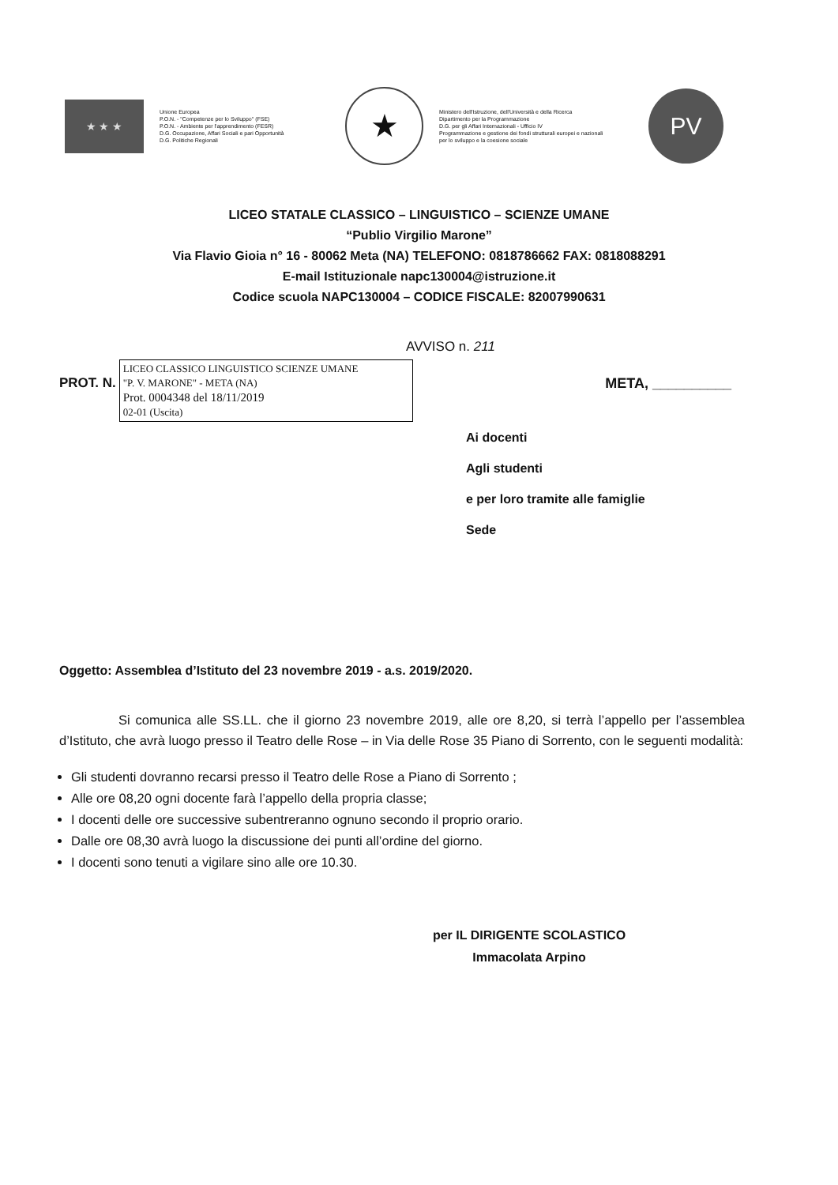★ ★ ★
Unione Europea
P.O.N. - "Competenze per lo Sviluppo" (FSE)
P.O.N. - Ambiente per l'apprendimento (FESR)
D.G. Occupazione, Affari Sociali e pari Opportunità
D.G. Politiche Regionali
★
Ministero dell'Istruzione, dell'Università e della Ricerca
Dipartimento per la Programmazione
D.G. per gli Affari Internazionali - Ufficio IV
Programmazione e gestione dei fondi strutturali europei e nazionali per lo sviluppo e la coesione sociale
PV
LICEO STATALE CLASSICO – LINGUISTICO – SCIENZE UMANE
“Publio Virgilio Marone”
Via Flavio Gioia n° 16 - 80062 Meta (NA) TELEFONO: 0818786662 FAX: 0818088291
E-mail Istituzionale napc130004@istruzione.it
Codice scuola NAPC130004 – CODICE FISCALE: 82007990631
AVVISO n. 211
PROT. N.
LICEO CLASSICO LINGUISTICO SCIENZE UMANE
"P. V. MARONE" - META (NA)
Prot. 0004348 del 18/11/2019
02-01 (Uscita)
META, __________
Ai docenti
Agli studenti
e per loro tramite alle famiglie
Sede
Oggetto: Assemblea d’Istituto del 23 novembre 2019 - a.s. 2019/2020.
Si comunica alle SS.LL. che il giorno 23 novembre 2019, alle ore 8,20, si terrà l’appello per l’assemblea d’Istituto, che avrà luogo presso il Teatro delle Rose – in Via delle Rose 35 Piano di Sorrento, con le seguenti modalità:
Gli studenti dovranno recarsi presso il Teatro delle Rose a Piano di Sorrento ;
Alle ore 08,20 ogni docente farà l’appello della propria classe;
I docenti delle ore successive subentreranno ognuno secondo il proprio orario.
Dalle ore 08,30 avrà luogo la discussione dei punti all’ordine del giorno.
I docenti sono tenuti a vigilare sino alle ore 10.30.
per IL DIRIGENTE SCOLASTICO
Immacolata Arpino